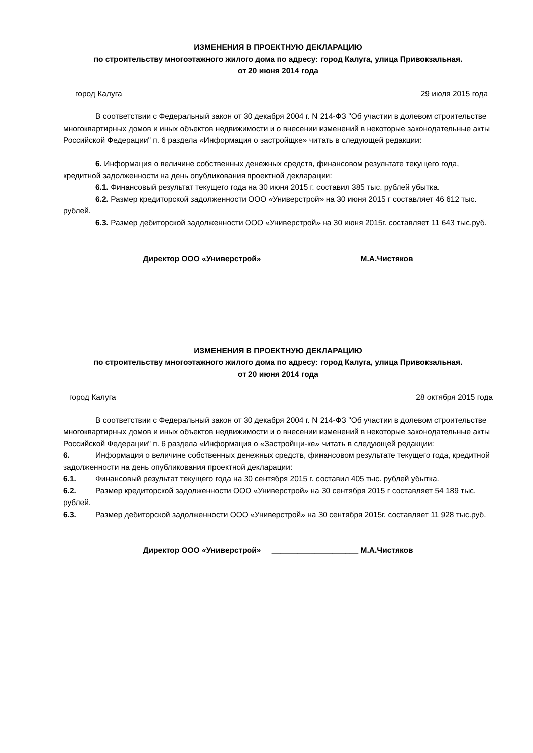ИЗМЕНЕНИЯ В ПРОЕКТНУЮ ДЕКЛАРАЦИЮ
по строительству многоэтажного жилого дома по адресу: город Калуга, улица Привокзальная.
от 20 июня 2014 года
город Калуга 29 июля 2015 года
В соответствии с Федеральный закон от 30 декабря 2004 г. N 214-ФЗ "Об участии в долевом строительстве многоквартирных домов и иных объектов недвижимости и о внесении изменений в некоторые законодательные акты Российской Федерации" п. 6 раздела «Информация о застройщке» читать в следующей редакции:
6. Информация о величине собственных денежных средств, финансовом результате текущего года, кредитной задолженности на день опубликования проектной декларации:
6.1. Финансовый результат текущего года на 30 июня 2015 г. составил 385 тыс. рублей убытка.
6.2. Размер кредиторской задолженности ООО «Универстрой» на 30 июня 2015 г составляет 46 612 тыс. рублей.
6.3. Размер дебиторской задолженности ООО «Универстрой» на 30 июня 2015г. составляет 11 643 тыс.руб.
Директор ООО «Универстрой» ____________________ М.А.Чистяков
ИЗМЕНЕНИЯ В ПРОЕКТНУЮ ДЕКЛАРАЦИЮ
по строительству многоэтажного жилого дома по адресу: город Калуга, улица Привокзальная.
от 20 июня 2014 года
город Калуга 28 октября 2015 года
В соответствии с Федеральный закон от 30 декабря 2004 г. N 214-ФЗ "Об участии в долевом строительстве многоквартирных домов и иных объектов недвижимости и о внесении изменений в некоторые законодательные акты Российской Федерации" п. 6 раздела «Информация о «Застройщи-ке» читать в следующей редакции:
6. Информация о величине собственных денежных средств, финансовом результате текущего года, кредитной задолженности на день опубликования проектной декларации:
6.1. Финансовый результат текущего года на 30 сентября 2015 г. составил 405 тыс. рублей убытка.
6.2. Размер кредиторской задолженности ООО «Универстрой» на 30 сентября 2015 г составляет 54 189 тыс. рублей.
6.3. Размер дебиторской задолженности ООО «Универстрой» на 30 сентября 2015г. составляет 11 928 тыс.руб.
Директор ООО «Универстрой» ____________________ М.А.Чистяков